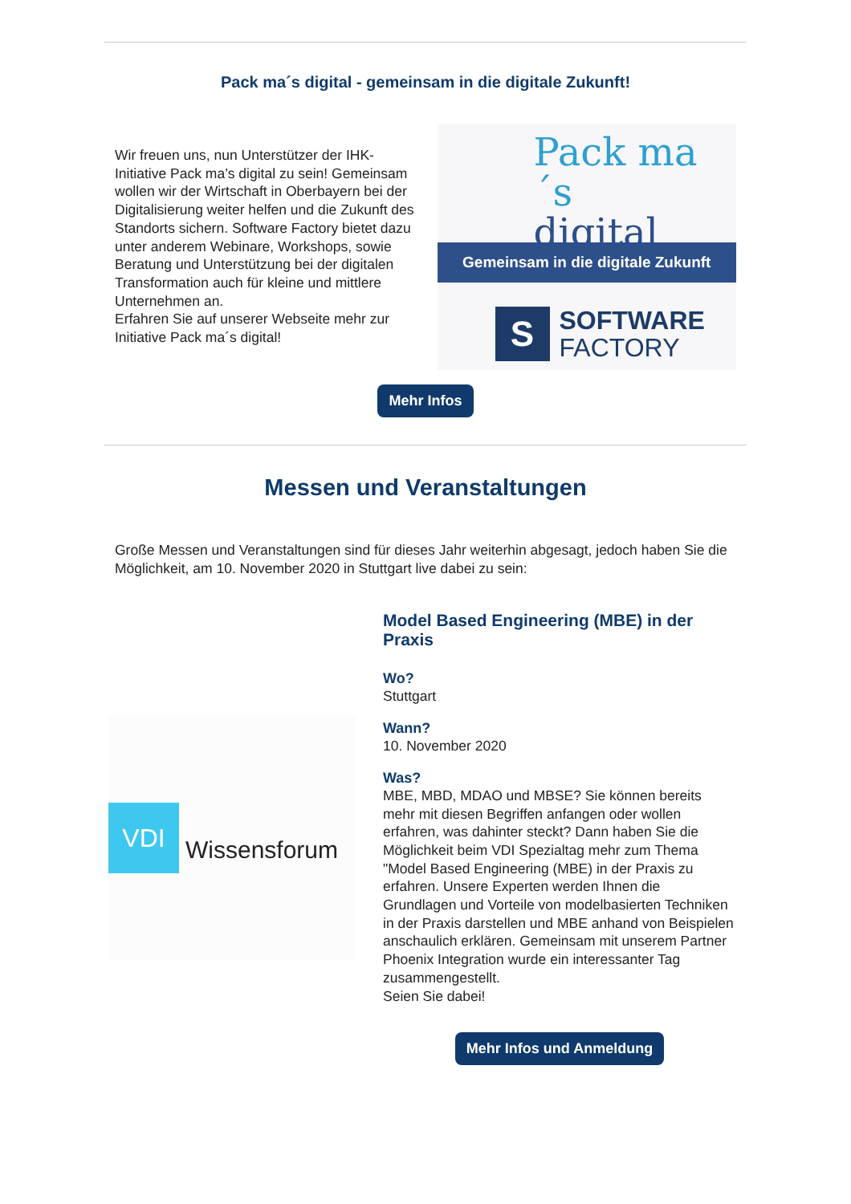Pack ma´s digital - gemeinsam in die digitale Zukunft!
Wir freuen uns, nun Unterstützer der IHK-Initiative Pack ma’s digital zu sein! Gemeinsam wollen wir der Wirtschaft in Oberbayern bei der Digitalisierung weiter helfen und die Zukunft des Standorts sichern. Software Factory bietet dazu unter anderem Webinare, Workshops, sowie Beratung und Unterstützung bei der digitalen Transformation auch für kleine und mittlere Unternehmen an.
Erfahren Sie auf unserer Webseite mehr zur Initiative Pack ma´s digital!
Pack ma´s
digital
Gemeinsam in die digitale Zukunft
S
SOFTWARE
FACTORY
Mehr Infos
Messen und Veranstaltungen
Große Messen und Veranstaltungen sind für dieses Jahr weiterhin abgesagt, jedoch haben Sie die Möglichkeit, am 10. November 2020 in Stuttgart live dabei zu sein:
VDI
Wissensforum
Model Based Engineering (MBE) in der Praxis
Wo?
Stuttgart
Wann?
10. November 2020
Was?
MBE, MBD, MDAO und MBSE? Sie können bereits mehr mit diesen Begriffen anfangen oder wollen erfahren, was dahinter steckt? Dann haben Sie die Möglichkeit beim VDI Spezialtag mehr zum Thema "Model Based Engineering (MBE) in der Praxis zu erfahren. Unsere Experten werden Ihnen die Grundlagen und Vorteile von modelbasierten Techniken in der Praxis darstellen und MBE anhand von Beispielen anschaulich erklären. Gemeinsam mit unserem Partner Phoenix Integration wurde ein interessanter Tag zusammengestellt.
Seien Sie dabei!
Mehr Infos und Anmeldung